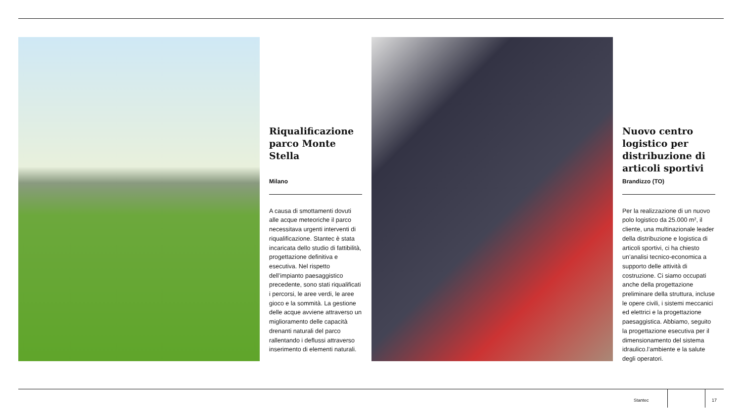Riqualificazione parco Monte Stella
Milano
A causa di smottamenti dovuti alle acque meteoriche il parco necessitava urgenti interventi di riqualificazione. Stantec è stata incaricata dello studio di fattibilità, progettazione definitiva e esecutiva. Nel rispetto dell’impianto paesaggistico precedente, sono stati riqualificati i percorsi, le aree verdi, le aree gioco e la sommità. La gestione delle acque avviene attraverso un miglioramento delle capacità drenanti naturali del parco rallentando i deflussi attraverso inserimento di elementi naturali.
Nuovo centro logistico per distribuzione di articoli sportivi
Brandizzo (TO)
Per la realizzazione di un nuovo polo logistico da 25.000 m², il cliente, una multinazionale leader della distribuzione e logistica di articoli sportivi, ci ha chiesto un’analisi tecnico-economica a supporto delle attività di costruzione. Ci siamo occupati anche della progettazione preliminare della struttura, incluse le opere civili, i sistemi meccanici ed elettrici e la progettazione paesaggistica. Abbiamo, seguito la progettazione esecutiva per il dimensionamento del sistema idraulico.l’ambiente e la salute degli operatori.
Stantec 17